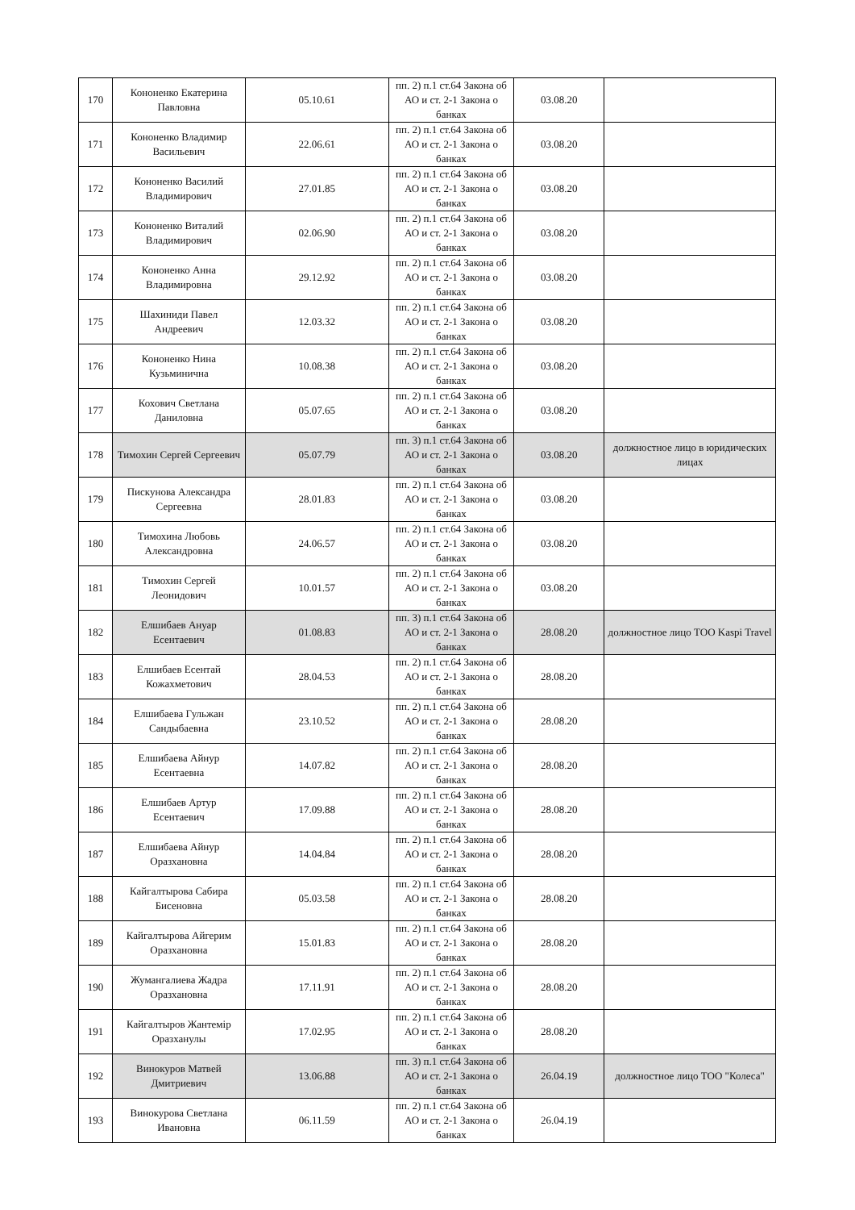| 170 | Кононенко Екатерина Павловна | 05.10.61 | пп. 2) п.1 ст.64 Закона об АО и ст. 2-1 Закона о банках | 03.08.20 | |
| 171 | Кононенко Владимир Васильевич | 22.06.61 | пп. 2) п.1 ст.64 Закона об АО и ст. 2-1 Закона о банках | 03.08.20 | |
| 172 | Кононенко Василий Владимирович | 27.01.85 | пп. 2) п.1 ст.64 Закона об АО и ст. 2-1 Закона о банках | 03.08.20 | |
| 173 | Кононенко Виталий Владимирович | 02.06.90 | пп. 2) п.1 ст.64 Закона об АО и ст. 2-1 Закона о банках | 03.08.20 | |
| 174 | Кононенко Анна Владимировна | 29.12.92 | пп. 2) п.1 ст.64 Закона об АО и ст. 2-1 Закона о банках | 03.08.20 | |
| 175 | Шахиниди Павел Андреевич | 12.03.32 | пп. 2) п.1 ст.64 Закона об АО и ст. 2-1 Закона о банках | 03.08.20 | |
| 176 | Кононенко Нина Кузьминична | 10.08.38 | пп. 2) п.1 ст.64 Закона об АО и ст. 2-1 Закона о банках | 03.08.20 | |
| 177 | Кохович Светлана Даниловна | 05.07.65 | пп. 2) п.1 ст.64 Закона об АО и ст. 2-1 Закона о банках | 03.08.20 | |
| 178 | Тимохин Сергей Сергеевич | 05.07.79 | пп. 3) п.1 ст.64 Закона об АО и ст. 2-1 Закона о банках | 03.08.20 | должностное лицо в юридических лицах |
| 179 | Пискунова Александра Сергеевна | 28.01.83 | пп. 2) п.1 ст.64 Закона об АО и ст. 2-1 Закона о банках | 03.08.20 | |
| 180 | Тимохина Любовь Александровна | 24.06.57 | пп. 2) п.1 ст.64 Закона об АО и ст. 2-1 Закона о банках | 03.08.20 | |
| 181 | Тимохин Сергей Леонидович | 10.01.57 | пп. 2) п.1 ст.64 Закона об АО и ст. 2-1 Закона о банках | 03.08.20 | |
| 182 | Елшибаев Ануар Есентаевич | 01.08.83 | пп. 3) п.1 ст.64 Закона об АО и ст. 2-1 Закона о банках | 28.08.20 | должностное лицо ТОО Kaspi Travel |
| 183 | Елшибаев Есентай Кожахметович | 28.04.53 | пп. 2) п.1 ст.64 Закона об АО и ст. 2-1 Закона о банках | 28.08.20 | |
| 184 | Елшибаева Гульжан Сандыбаевна | 23.10.52 | пп. 2) п.1 ст.64 Закона об АО и ст. 2-1 Закона о банках | 28.08.20 | |
| 185 | Елшибаева Айнур Есентаевна | 14.07.82 | пп. 2) п.1 ст.64 Закона об АО и ст. 2-1 Закона о банках | 28.08.20 | |
| 186 | Елшибаев Артур Есентаевич | 17.09.88 | пп. 2) п.1 ст.64 Закона об АО и ст. 2-1 Закона о банках | 28.08.20 | |
| 187 | Елшибаева Айнур Оразхановна | 14.04.84 | пп. 2) п.1 ст.64 Закона об АО и ст. 2-1 Закона о банках | 28.08.20 | |
| 188 | Кайгалтырова Сабира Бисеновна | 05.03.58 | пп. 2) п.1 ст.64 Закона об АО и ст. 2-1 Закона о банках | 28.08.20 | |
| 189 | Кайгалтырова Айгерим Оразхановна | 15.01.83 | пп. 2) п.1 ст.64 Закона об АО и ст. 2-1 Закона о банках | 28.08.20 | |
| 190 | Жумангалиева Жадра Оразхановна | 17.11.91 | пп. 2) п.1 ст.64 Закона об АО и ст. 2-1 Закона о банках | 28.08.20 | |
| 191 | Кайгалтыров Жантемір Оразханулы | 17.02.95 | пп. 2) п.1 ст.64 Закона об АО и ст. 2-1 Закона о банках | 28.08.20 | |
| 192 | Винокуров Матвей Дмитриевич | 13.06.88 | пп. 3) п.1 ст.64 Закона об АО и ст. 2-1 Закона о банках | 26.04.19 | должностное лицо ТОО "Колеса" |
| 193 | Винокурова Светлана Ивановна | 06.11.59 | пп. 2) п.1 ст.64 Закона об АО и ст. 2-1 Закона о банках | 26.04.19 | |